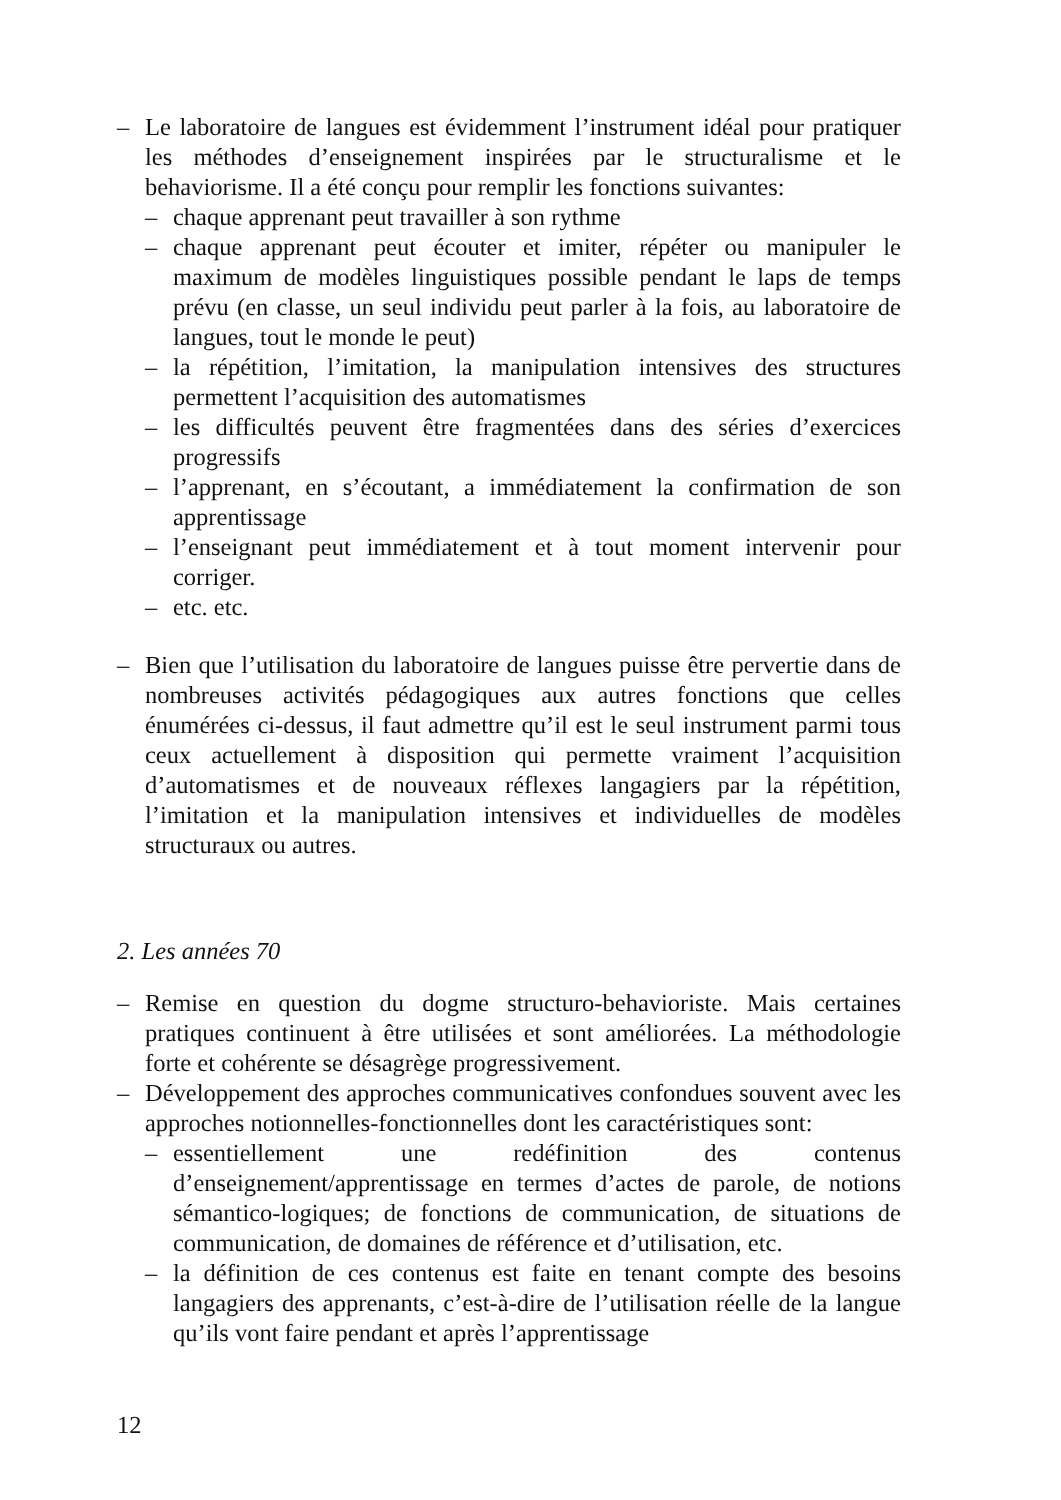– Le laboratoire de langues est évidemment l’instrument idéal pour pratiquer les méthodes d’enseignement inspirées par le structuralisme et le behaviorisme. Il a été conçu pour remplir les fonctions suivantes:
– chaque apprenant peut travailler à son rythme
– chaque apprenant peut écouter et imiter, répéter ou manipuler le maximum de modèles linguistiques possible pendant le laps de temps prévu (en classe, un seul individu peut parler à la fois, au laboratoire de langues, tout le monde le peut)
– la répétition, l’imitation, la manipulation intensives des structures permettent l’acquisition des automatismes
– les difficultés peuvent être fragmentées dans des séries d’exercices progressifs
– l’apprenant, en s’écoutant, a immédiatement la confirmation de son apprentissage
– l’enseignant peut immédiatement et à tout moment intervenir pour corriger.
– etc. etc.
– Bien que l’utilisation du laboratoire de langues puisse être pervertie dans de nombreuses activités pédagogiques aux autres fonctions que celles énumérées ci-dessus, il faut admettre qu’il est le seul instrument parmi tous ceux actuellement à disposition qui permette vraiment l’acquisition d’automatismes et de nouveaux réflexes langagiers par la répétition, l’imitation et la manipulation intensives et individuelles de modèles structuraux ou autres.
2. Les années 70
– Remise en question du dogme structuro-behavioriste. Mais certaines pratiques continuent à être utilisées et sont améliorées. La méthodologie forte et cohérente se désagrège progressivement.
– Développement des approches communicatives confondues souvent avec les approches notionnelles-fonctionnelles dont les caractéristiques sont:
– essentiellement une redéfinition des contenus d’enseignement/apprentissage en termes d’actes de parole, de notions sémantico-logiques; de fonctions de communication, de situations de communication, de domaines de référence et d’utilisation, etc.
– la définition de ces contenus est faite en tenant compte des besoins langagiers des apprenants, c’est-à-dire de l’utilisation réelle de la langue qu’ils vont faire pendant et après l’apprentissage
12